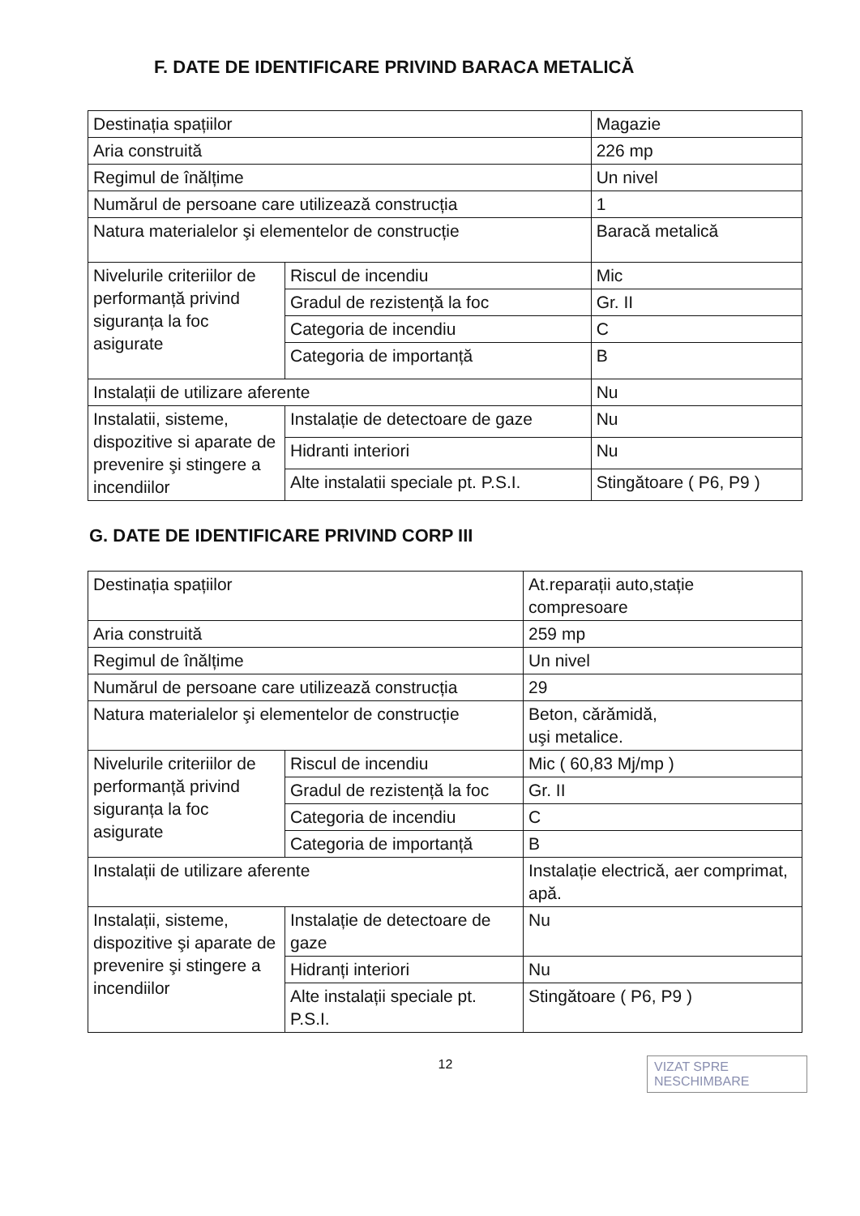F. DATE DE IDENTIFICARE PRIVIND BARACA METALICĂ
| Destinația spațiilor | | Magazie |
| Aria construită | | 226 mp |
| Regimul de înălțime | | Un nivel |
| Numărul de persoane care utilizează construcția | | 1 |
| Natura materialelor şi elementelor de construcție | | Baracă metalică |
| Nivelurile criteriilor de performanță privind siguranța la foc asigurate | Riscul de incendiu | Mic |
| | Gradul de rezistență la foc | Gr. II |
| | Categoria de incendiu | C |
| | Categoria de importanță | B |
| Instalații de utilizare aferente | | Nu |
| Instalatii, sisteme, dispozitive si aparate de prevenire şi stingere a incendiilor | Instalație de detectoare de gaze | Nu |
| | Hidranti interiori | Nu |
| | Alte instalatii speciale pt. P.S.I. | Stingătoare ( P6, P9 ) |
G. DATE DE IDENTIFICARE PRIVIND CORP III
| Destinația spațiilor | | At.reparații auto,stație compresoare |
| Aria construită | | 259 mp |
| Regimul de înălțime | | Un nivel |
| Numărul de persoane care utilizează construcția | | 29 |
| Natura materialelor şi elementelor de construcție | | Beton, cărămidă, uşi metalice. |
| Nivelurile criteriilor de performanță privind siguranța la foc asigurate | Riscul de incendiu | Mic ( 60,83 Mj/mp ) |
| | Gradul de rezistență la foc | Gr. II |
| | Categoria de incendiu | C |
| | Categoria de importanță | B |
| Instalații de utilizare aferente | | Instalație electrică, aer comprimat, apă. |
| Instalații, sisteme, dispozitive şi aparate de prevenire şi stingere a incendiilor | Instalație de detectoare de gaze | Nu |
| | Hidranți interiori | Nu |
| | Alte instalații speciale pt. P.S.I. | Stingătoare ( P6, P9 ) |
12
VIZAT SPRE NESCHIMBARE